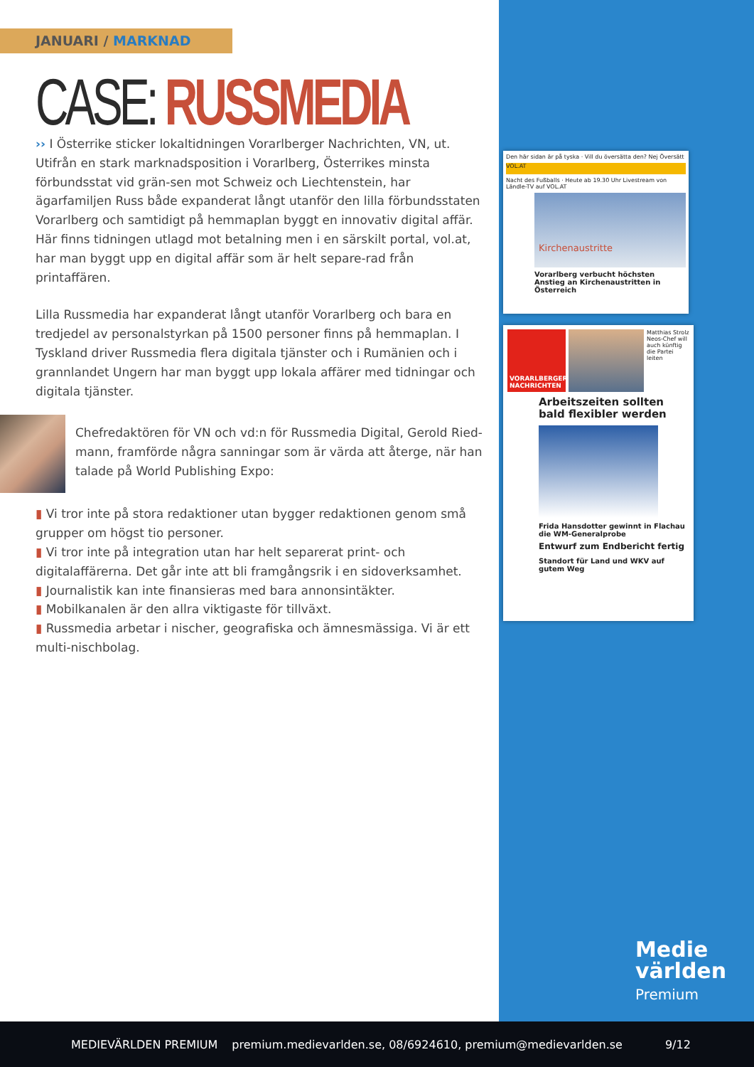JANUARI / MARKNAD
CASE: RUSSMEDIA
›› I Österrike sticker lokaltidningen Vorarlberger Nachrichten, VN, ut. Utifrån en stark marknadsposition i Vorarlberg, Österrikes minsta förbundsstat vid grän-sen mot Schweiz och Liechtenstein, har ägarfamiljen Russ både expanderat långt utanför den lilla förbundsstaten Vorarlberg och samtidigt på hemmaplan byggt en innovativ digital affär. Här finns tidningen utlagd mot betalning men i en särskilt portal, vol.at, har man byggt upp en digital affär som är helt separe-rad från printaffären.
Lilla Russmedia har expanderat långt utanför Vorarlberg och bara en tredjedel av personalstyrkan på 1500 personer finns på hemmaplan. I Tyskland driver Russmedia flera digitala tjänster och i Rumänien och i grannlandet Ungern har man byggt upp lokala affärer med tidningar och digitala tjänster.
Chefredaktören för VN och vd:n för Russmedia Digital, Gerold Ried-mann, framförde några sanningar som är värda att återge, när han talade på World Publishing Expo:
▮ Vi tror inte på stora redaktioner utan bygger redaktionen genom små grupper om högst tio personer.
▮ Vi tror inte på integration utan har helt separerat print- och digitalaffärerna. Det går inte att bli framgångsrik i en sidoverksamhet.
▮ Journalistik kan inte finansieras med bara annonsintäkter.
▮ Mobilkanalen är den allra viktigaste för tillväxt.
▮ Russmedia arbetar i nischer, geografiska och ämnesmässiga. Vi är ett multi-nischbolag.
Den här sidan är på tyska · Vill du översätta den? Nej Översätt
VOL.AT
Nacht des Fußballs · Heute ab 19.30 Uhr Livestream von Ländle-TV auf VOL.AT
Kirchenaustritte
Vorarlberg verbucht höchsten Anstieg an Kirchenaustritten in Österreich
VORARLBERGER NACHRICHTEN
Matthias Strolz Neos-Chef will auch künftig die Partei leiten
Arbeitszeiten sollten bald flexibler werden
Frida Hansdotter gewinnt in Flachau die WM-Generalprobe
Entwurf zum Endbericht fertig
Standort für Land und WKV auf gutem Weg
Medie
världen
Premium
MEDIEVÄRLDEN PREMIUM
premium.medievarlden.se, 08/6924610, premium@medievarlden.se
9/12